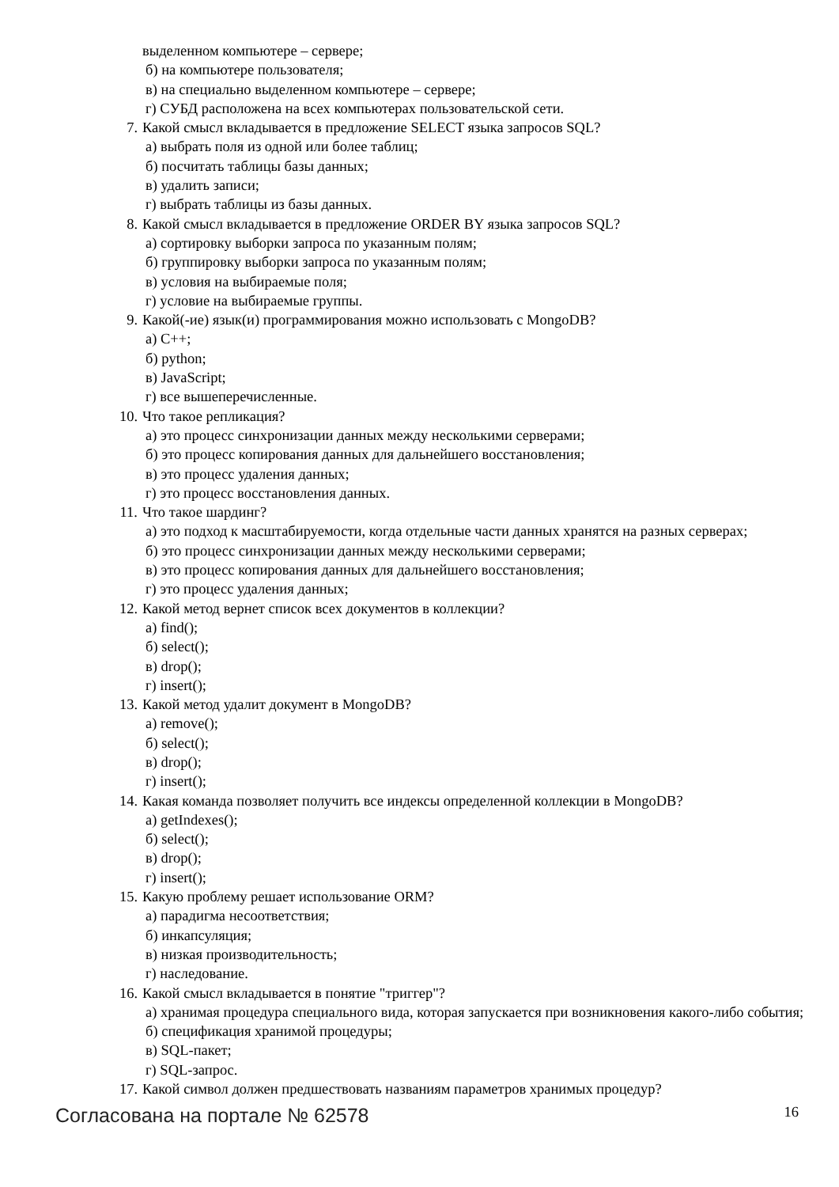выделенном компьютере – сервере;
б) на компьютере пользователя;
в) на специально выделенном компьютере – сервере;
г) СУБД расположена на всех компьютерах пользовательской сети.
7. Какой смысл вкладывается в предложение SELECT языка запросов SQL?
а) выбрать поля из одной или более таблиц;
б) посчитать таблицы базы данных;
в) удалить записи;
г) выбрать таблицы из базы данных.
8. Какой смысл вкладывается в предложение ORDER BY языка запросов SQL?
а) сортировку выборки запроса по указанным полям;
б) группировку выборки запроса по указанным полям;
в) условия на выбираемые поля;
г) условие на выбираемые группы.
9. Какой(-ие) язык(и) программирования можно использовать с MongoDB?
а) C++;
б) python;
в) JavaScript;
г) все вышеперечисленные.
10. Что такое репликация?
а) это процесс синхронизации данных между несколькими серверами;
б) это процесс копирования данных для дальнейшего восстановления;
в) это процесс удаления данных;
г) это процесс восстановления данных.
11. Что такое шардинг?
а) это подход к масштабируемости, когда отдельные части данных хранятся на разных серверах;
б) это процесс синхронизации данных между несколькими серверами;
в) это процесс копирования данных для дальнейшего восстановления;
г) это процесс удаления данных;
12. Какой метод вернет список всех документов в коллекции?
а) find();
б) select();
в) drop();
г) insert();
13. Какой метод удалит документ в MongoDB?
а) remove();
б) select();
в) drop();
г) insert();
14. Какая команда позволяет получить все индексы определенной коллекции в MongoDB?
а) getIndexes();
б) select();
в) drop();
г) insert();
15. Какую проблему решает использование ORM?
а) парадигма несоответствия;
б) инкапсуляция;
в) низкая производительность;
г) наследование.
16. Какой смысл вкладывается в понятие "триггер"?
а) хранимая процедура специального вида, которая запускается при возникновения какого-либо события;
б) спецификация хранимой процедуры;
в) SQL-пакет;
г) SQL-запрос.
17. Какой символ должен предшествовать названиям параметров хранимых процедур?
Согласована на портале № 62578 16